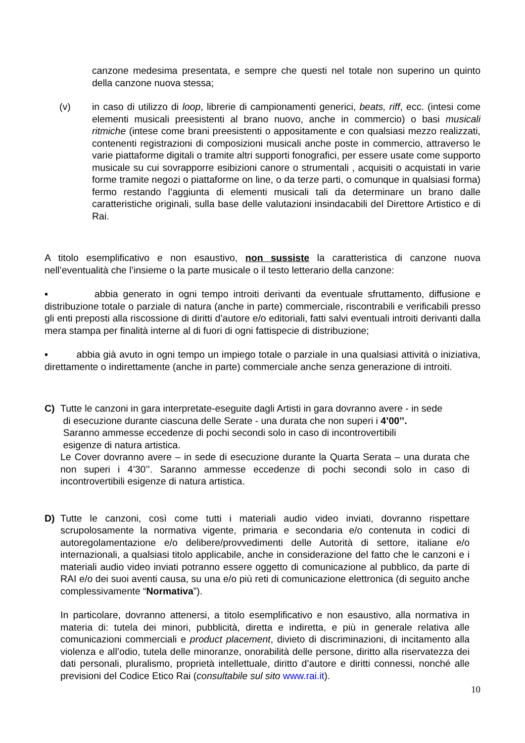canzone medesima presentata, e sempre che questi nel totale non superino un quinto della canzone nuova stessa;
(v) in caso di utilizzo di loop, librerie di campionamenti generici, beats, riff, ecc. (intesi come elementi musicali preesistenti al brano nuovo, anche in commercio) o basi musicali ritmiche (intese come brani preesistenti o appositamente e con qualsiasi mezzo realizzati, contenenti registrazioni di composizioni musicali anche poste in commercio, attraverso le varie piattaforme digitali o tramite altri supporti fonografici, per essere usate come supporto musicale su cui sovrapporre esibizioni canore o strumentali , acquisiti o acquistati in varie forme tramite negozi o piattaforme on line, o da terze parti, o comunque in qualsiasi forma) fermo restando l’aggiunta di elementi musicali tali da determinare un brano dalle caratteristiche originali, sulla base delle valutazioni insindacabili del Direttore Artistico e di Rai.
A titolo esemplificativo e non esaustivo, non sussiste la caratteristica di canzone nuova nell’eventualità che l’insieme o la parte musicale o il testo letterario della canzone:
▪ abbia generato in ogni tempo introiti derivanti da eventuale sfruttamento, diffusione e distribuzione totale o parziale di natura (anche in parte) commerciale, riscontrabili e verificabili presso gli enti preposti alla riscossione di diritti d’autore e/o editoriali, fatti salvi eventuali introiti derivanti dalla mera stampa per finalità interne al di fuori di ogni fattispecie di distribuzione;
▪ abbia già avuto in ogni tempo un impiego totale o parziale in una qualsiasi attività o iniziativa, direttamente o indirettamente (anche in parte) commerciale anche senza generazione di introiti.
C) Tutte le canzoni in gara interpretate-eseguite dagli Artisti in gara dovranno avere - in sede
di esecuzione durante ciascuna delle Serate - una durata che non superi i 4’00’’.
Saranno ammesse eccedenze di pochi secondi solo in caso di incontrovertibili
esigenze di natura artistica.
Le Cover dovranno avere – in sede di esecuzione durante la Quarta Serata – una durata che non superi i 4’30’’. Saranno ammesse eccedenze di pochi secondi solo in caso di incontrovertibili esigenze di natura artistica.
D) Tutte le canzoni, così come tutti i materiali audio video inviati, dovranno rispettare scrupolosamente la normativa vigente, primaria e secondaria e/o contenuta in codici di autoregolamentazione e/o delibere/provvedimenti delle Autorità di settore, italiane e/o internazionali, a qualsiasi titolo applicabile, anche in considerazione del fatto che le canzoni e i materiali audio video inviati potranno essere oggetto di comunicazione al pubblico, da parte di RAI e/o dei suoi aventi causa, su una e/o più reti di comunicazione elettronica (di seguito anche complessivamente “Normativa”).
In particolare, dovranno attenersi, a titolo esemplificativo e non esaustivo, alla normativa in materia di: tutela dei minori, pubblicità, diretta e indiretta, e più in generale relativa alle comunicazioni commerciali e product placement, divieto di discriminazioni, di incitamento alla violenza e all’odio, tutela delle minoranze, onorabilità delle persone, diritto alla riservatezza dei dati personali, pluralismo, proprietà intellettuale, diritto d’autore e diritti connessi, nonché alle previsioni del Codice Etico Rai (consultabile sul sito www.rai.it).
10